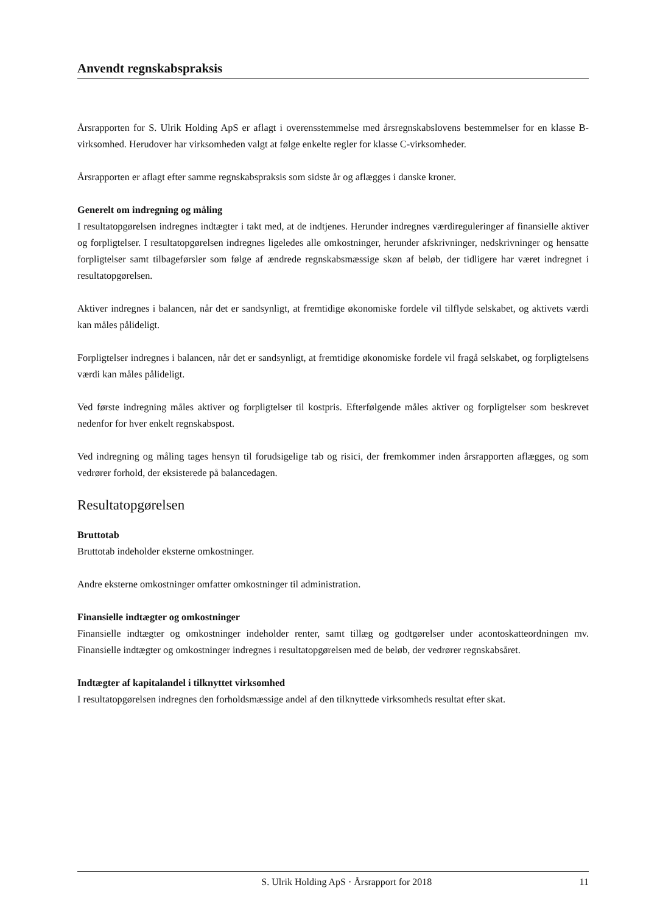Anvendt regnskabspraksis
Årsrapporten for S. Ulrik Holding ApS er aflagt i overensstemmelse med årsregnskabslovens bestemmelser for en klasse B-virksomhed. Herudover har virksomheden valgt at følge enkelte regler for klasse C-virksomheder.
Årsrapporten er aflagt efter samme regnskabspraksis som sidste år og aflægges i danske kroner.
Generelt om indregning og måling
I resultatopgørelsen indregnes indtægter i takt med, at de indtjenes. Herunder indregnes værdireguleringer af finansielle aktiver og forpligtelser. I resultatopgørelsen indregnes ligeledes alle omkostninger, herunder afskrivninger, nedskrivninger og hensatte forpligtelser samt tilbageførsler som følge af ændrede regnskabsmæssige skøn af beløb, der tidligere har været indregnet i resultatopgørelsen.
Aktiver indregnes i balancen, når det er sandsynligt, at fremtidige økonomiske fordele vil tilflyde selskabet, og aktivets værdi kan måles pålideligt.
Forpligtelser indregnes i balancen, når det er sandsynligt, at fremtidige økonomiske fordele vil fragå selskabet, og forpligtelsens værdi kan måles pålideligt.
Ved første indregning måles aktiver og forpligtelser til kostpris. Efterfølgende måles aktiver og forpligtelser som beskrevet nedenfor for hver enkelt regnskabspost.
Ved indregning og måling tages hensyn til forudsigelige tab og risici, der fremkommer inden årsrapporten aflægges, og som vedrører forhold, der eksisterede på balancedagen.
Resultatopgørelsen
Bruttotab
Bruttotab indeholder eksterne omkostninger.
Andre eksterne omkostninger omfatter omkostninger til administration.
Finansielle indtægter og omkostninger
Finansielle indtægter og omkostninger indeholder renter, samt tillæg og godtgørelser under acontoskatteordningen mv. Finansielle indtægter og omkostninger indregnes i resultatopgørelsen med de beløb, der vedrører regnskabsåret.
Indtægter af kapitalandel i tilknyttet virksomhed
I resultatopgørelsen indregnes den forholdsmæssige andel af den tilknyttede virksomheds resultat efter skat.
S. Ulrik Holding ApS · Årsrapport for 2018 11